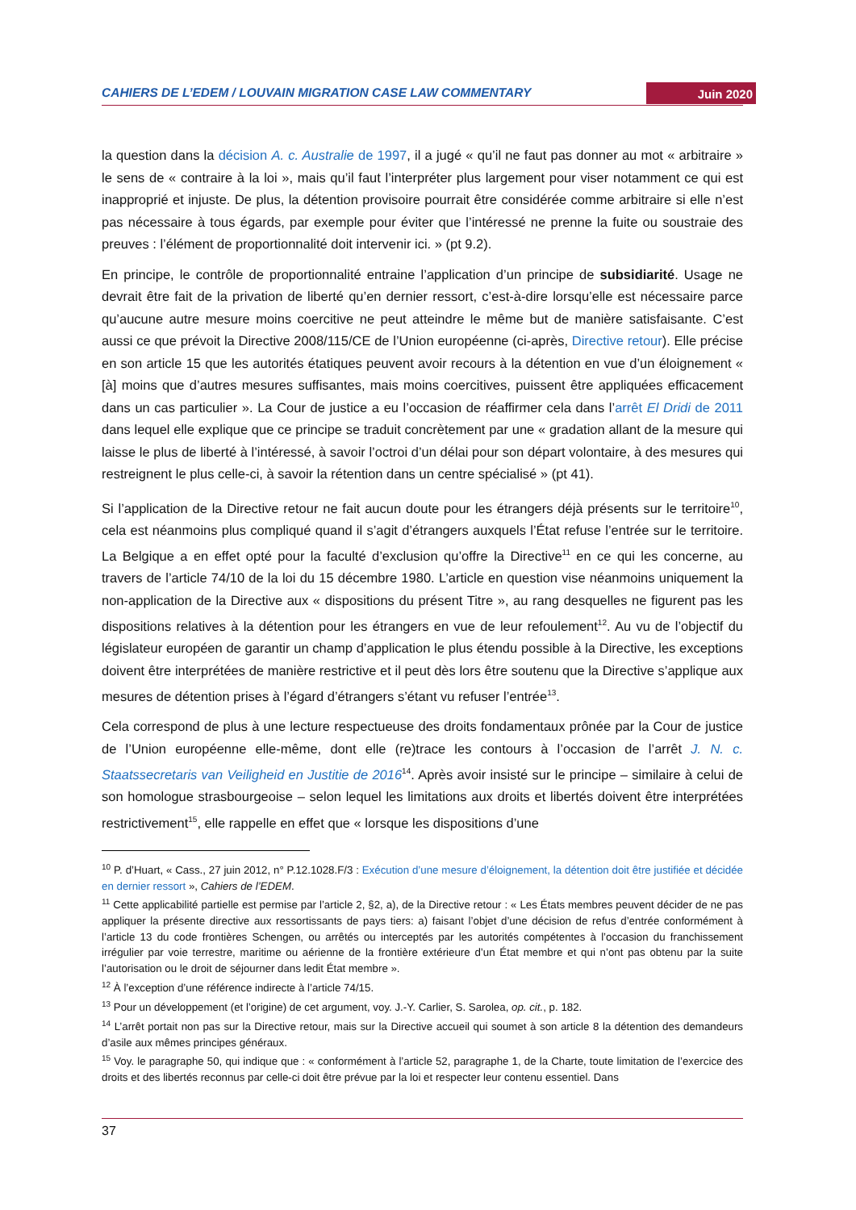CAHIERS DE L’EDEM / LOUVAIN MIGRATION CASE LAW COMMENTARY Juin 2020
la question dans la décision A. c. Australie de 1997, il a jugé « qu’il ne faut pas donner au mot « arbitraire » le sens de « contraire à la loi », mais qu’il faut l’interpréter plus largement pour viser notamment ce qui est inapproprié et injuste. De plus, la détention provisoire pourrait être considérée comme arbitraire si elle n’est pas nécessaire à tous égards, par exemple pour éviter que l’intéressé ne prenne la fuite ou soustraie des preuves : l’élément de proportionnalité doit intervenir ici. » (pt 9.2).
En principe, le contrôle de proportionnalité entraine l’application d’un principe de subsidiarité. Usage ne devrait être fait de la privation de liberté qu’en dernier ressort, c’est-à-dire lorsqu’elle est nécessaire parce qu’aucune autre mesure moins coercitive ne peut atteindre le même but de manière satisfaisante. C’est aussi ce que prévoit la Directive 2008/115/CE de l’Union européenne (ci-après, Directive retour). Elle précise en son article 15 que les autorités étatiques peuvent avoir recours à la détention en vue d’un éloignement « [à] moins que d’autres mesures suffisantes, mais moins coercitives, puissent être appliquées efficacement dans un cas particulier ». La Cour de justice a eu l’occasion de réaffirmer cela dans l’arrêt El Dridi de 2011 dans lequel elle explique que ce principe se traduit concrètement par une « gradation allant de la mesure qui laisse le plus de liberté à l’intéressé, à savoir l’octroi d’un délai pour son départ volontaire, à des mesures qui restreignent le plus celle-ci, à savoir la rétention dans un centre spécialisé » (pt 41).
Si l’application de la Directive retour ne fait aucun doute pour les étrangers déjà présents sur le territoire<sup>10</sup>, cela est néanmoins plus compliqué quand il s’agit d’étrangers auxquels l’État refuse l’entrée sur le territoire. La Belgique a en effet opté pour la faculté d’exclusion qu’offre la Directive<sup>11</sup> en ce qui les concerne, au travers de l’article 74/10 de la loi du 15 décembre 1980. L’article en question vise néanmoins uniquement la non-application de la Directive aux « dispositions du présent Titre », au rang desquelles ne figurent pas les dispositions relatives à la détention pour les étrangers en vue de leur refoulement<sup>12</sup>. Au vu de l’objectif du législateur européen de garantir un champ d’application le plus étendu possible à la Directive, les exceptions doivent être interprétées de manière restrictive et il peut dès lors être soutenu que la Directive s’applique aux mesures de détention prises à l’égard d’étrangers s’étant vu refuser l’entrée<sup>13</sup>.
Cela correspond de plus à une lecture respectueuse des droits fondamentaux prônée par la Cour de justice de l’Union européenne elle-même, dont elle (re)trace les contours à l’occasion de l’arrêt J. N. c. Staatssecretaris van Veiligheid en Justitie de 2016<sup>14</sup>. Après avoir insisté sur le principe – similaire à celui de son homologue strasbourgeoise – selon lequel les limitations aux droits et libertés doivent être interprétées restrictivement<sup>15</sup>, elle rappelle en effet que « lorsque les dispositions d’une
<sup>10</sup> P. d’Huart, « Cass., 27 juin 2012, n° P.12.1028.F/3 : Exécution d’une mesure d’éloignement, la détention doit être justifiée et décidée en dernier ressort », Cahiers de l’EDEM.
<sup>11</sup> Cette applicabilité partielle est permise par l’article 2, §2, a), de la Directive retour : « Les États membres peuvent décider de ne pas appliquer la présente directive aux ressortissants de pays tiers: a) faisant l’objet d’une décision de refus d’entrée conformément à l’article 13 du code frontières Schengen, ou arrêtés ou interceptés par les autorités compétentes à l’occasion du franchissement irrégulier par voie terrestre, maritime ou aérienne de la frontière extérieure d’un État membre et qui n’ont pas obtenu par la suite l’autorisation ou le droit de séjourner dans ledit État membre ».
<sup>12</sup> À l’exception d’une référence indirecte à l’article 74/15.
<sup>13</sup> Pour un développement (et l’origine) de cet argument, voy. J.-Y. Carlier, S. Sarolea, op. cit., p. 182.
<sup>14</sup> L’arrêt portait non pas sur la Directive retour, mais sur la Directive accueil qui soumet à son article 8 la détention des demandeurs d’asile aux mêmes principes généraux.
<sup>15</sup> Voy. le paragraphe 50, qui indique que : « conformément à l’article 52, paragraphe 1, de la Charte, toute limitation de l’exercice des droits et des libertés reconnus par celle-ci doit être prévue par la loi et respecter leur contenu essentiel. Dans
37